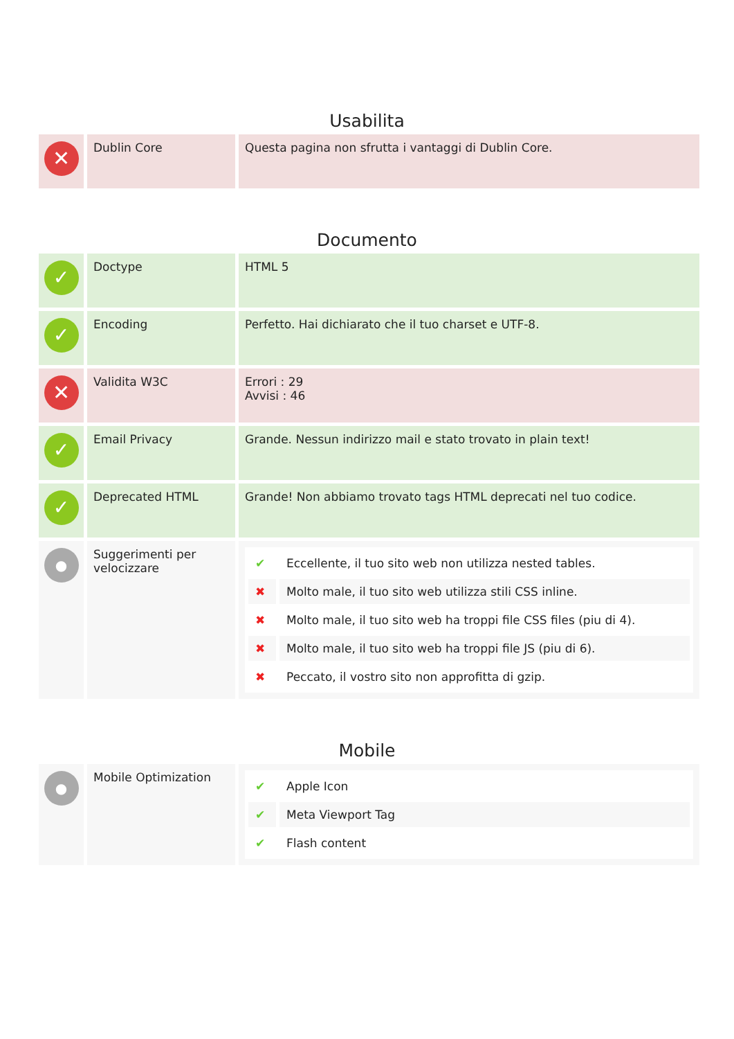Usabilita
| ✕ | Dublin Core | Questa pagina non sfrutta i vantaggi di Dublin Core. |
Documento
| ✓ | Doctype | HTML 5 |
| ✓ | Encoding | Perfetto. Hai dichiarato che il tuo charset e UTF-8. |
| ✕ | Validita W3C | Errori : 29 Avvisi : 46 |
| ✓ | Email Privacy | Grande. Nessun indirizzo mail e stato trovato in plain text! |
| ✓ | Deprecated HTML | Grande! Non abbiamo trovato tags HTML deprecati nel tuo codice. |
| ● | Suggerimenti per velocizzare | / ✔ / Eccellente, il tuo sito web non utilizza nested tables. / / ✖ / Molto male, il tuo sito web utilizza stili CSS inline. / / ✖ / Molto male, il tuo sito web ha troppi file CSS files (piu di 4). / / ✖ / Molto male, il tuo sito web ha troppi file JS (piu di 6). / / ✖ / Peccato, il vostro sito non approfitta di gzip. / |
Mobile
| ● | Mobile Optimization | / ✔ / Apple Icon / / ✔ / Meta Viewport Tag / / ✔ / Flash content / |